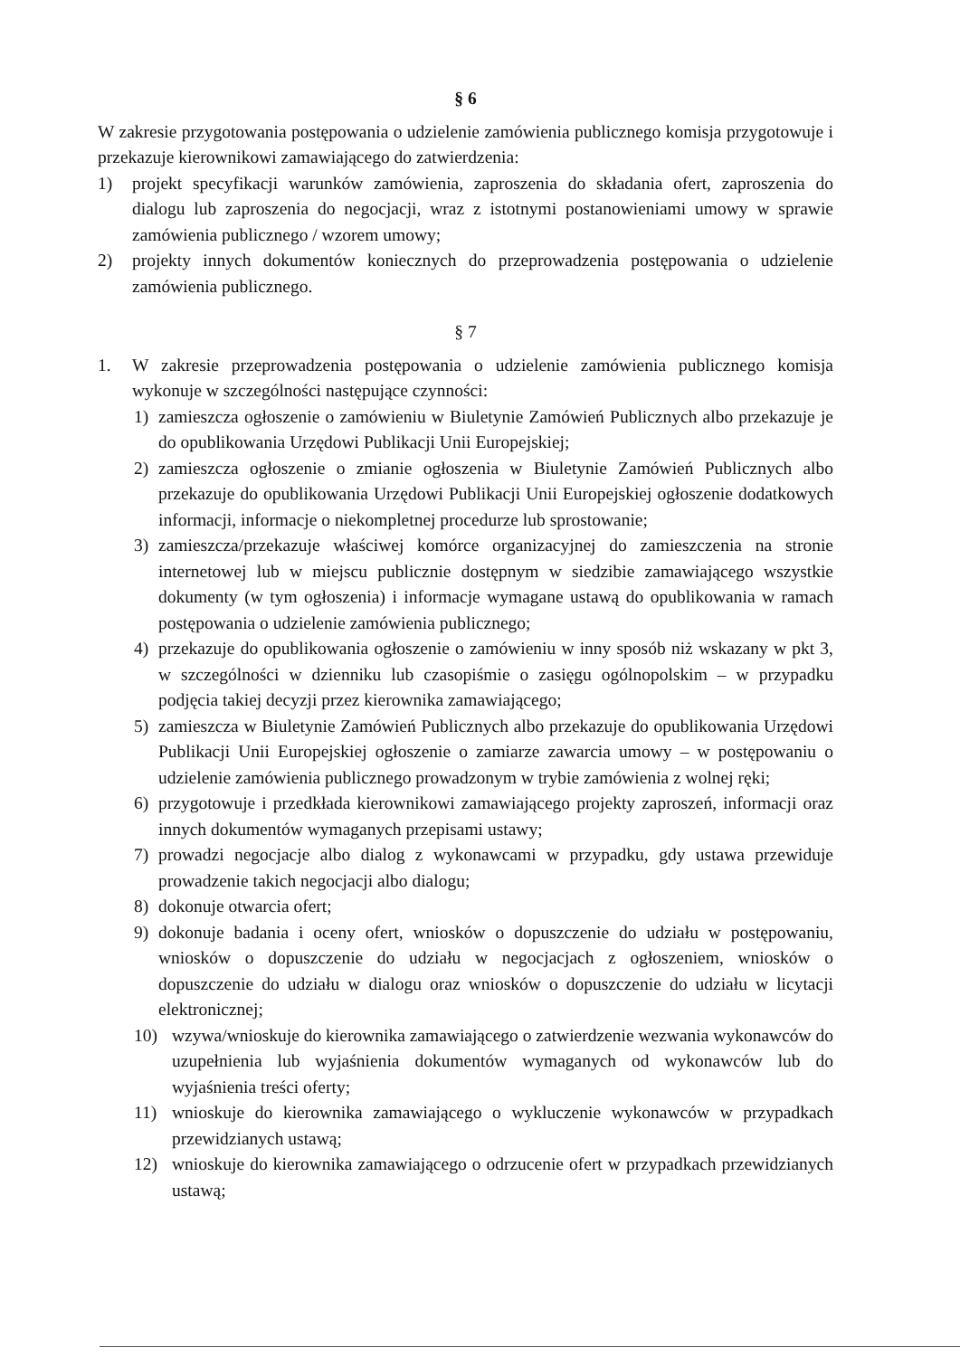§ 6
W zakresie przygotowania postępowania o udzielenie zamówienia publicznego komisja przygotowuje i przekazuje kierownikowi zamawiającego do zatwierdzenia:
1) projekt specyfikacji warunków zamówienia, zaproszenia do składania ofert, zaproszenia do dialogu lub zaproszenia do negocjacji, wraz z istotnymi postanowieniami umowy w sprawie zamówienia publicznego / wzorem umowy;
2) projekty innych dokumentów koniecznych do przeprowadzenia postępowania o udzielenie zamówienia publicznego.
§ 7
1. W zakresie przeprowadzenia postępowania o udzielenie zamówienia publicznego komisja wykonuje w szczególności następujące czynności:
1) zamieszcza ogłoszenie o zamówieniu w Biuletynie Zamówień Publicznych albo przekazuje je do opublikowania Urzędowi Publikacji Unii Europejskiej;
2) zamieszcza ogłoszenie o zmianie ogłoszenia w Biuletynie Zamówień Publicznych albo przekazuje do opublikowania Urzędowi Publikacji Unii Europejskiej ogłoszenie dodatkowych informacji, informacje o niekompletnej procedurze lub sprostowanie;
3) zamieszcza/przekazuje właściwej komórce organizacyjnej do zamieszczenia na stronie internetowej lub w miejscu publicznie dostępnym w siedzibie zamawiającego wszystkie dokumenty (w tym ogłoszenia) i informacje wymagane ustawą do opublikowania w ramach postępowania o udzielenie zamówienia publicznego;
4) przekazuje do opublikowania ogłoszenie o zamówieniu w inny sposób niż wskazany w pkt 3, w szczególności w dzienniku lub czasopiśmie o zasięgu ogólnopolskim – w przypadku podjęcia takiej decyzji przez kierownika zamawiającego;
5) zamieszcza w Biuletynie Zamówień Publicznych albo przekazuje do opublikowania Urzędowi Publikacji Unii Europejskiej ogłoszenie o zamiarze zawarcia umowy – w postępowaniu o udzielenie zamówienia publicznego prowadzonym w trybie zamówienia z wolnej ręki;
6) przygotowuje i przedkłada kierownikowi zamawiającego projekty zaproszeń, informacji oraz innych dokumentów wymaganych przepisami ustawy;
7) prowadzi negocjacje albo dialog z wykonawcami w przypadku, gdy ustawa przewiduje prowadzenie takich negocjacji albo dialogu;
8) dokonuje otwarcia ofert;
9) dokonuje badania i oceny ofert, wniosków o dopuszczenie do udziału w postępowaniu, wniosków o dopuszczenie do udziału w negocjacjach z ogłoszeniem, wniosków o dopuszczenie do udziału w dialogu oraz wniosków o dopuszczenie do udziału w licytacji elektronicznej;
10) wzywa/wnioskuje do kierownika zamawiającego o zatwierdzenie wezwania wykonawców do uzupełnienia lub wyjaśnienia dokumentów wymaganych od wykonawców lub do wyjaśnienia treści oferty;
11) wnioskuje do kierownika zamawiającego o wykluczenie wykonawców w przypadkach przewidzianych ustawą;
12) wnioskuje do kierownika zamawiającego o odrzucenie ofert w przypadkach przewidzianych ustawą;